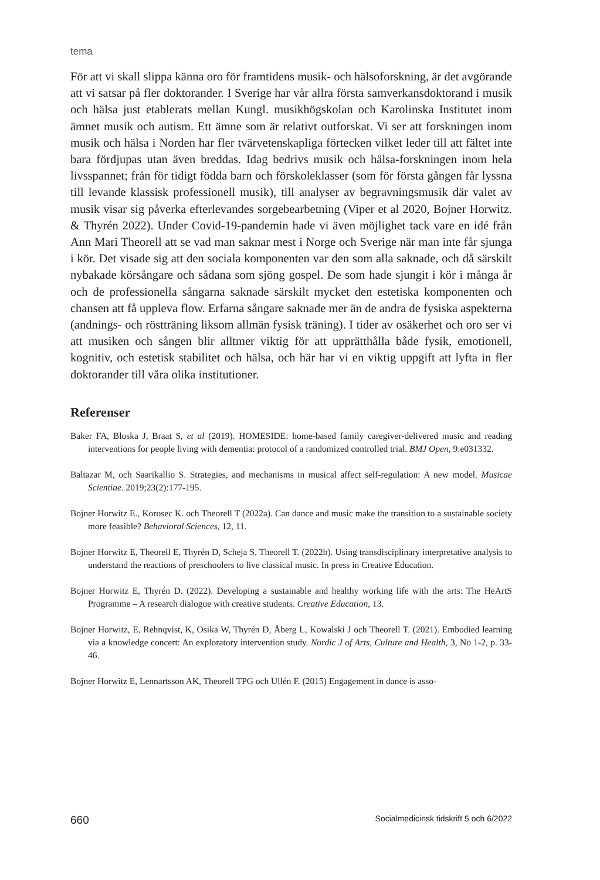tema
För att vi skall slippa känna oro för framtidens musik- och hälsoforskning, är det avgörande att vi satsar på fler doktorander. I Sverige har vår allra första samverkansdoktorand i musik och hälsa just etablerats mellan Kungl. musikhögskolan och Karolinska Institutet inom ämnet musik och autism. Ett ämne som är relativt outforskat. Vi ser att forskningen inom musik och hälsa i Norden har fler tvärvetenskapliga förtecken vilket leder till att fältet inte bara fördjupas utan även breddas. Idag bedrivs musik och hälsa-forskningen inom hela livsspannet; från för tidigt födda barn och förskoleklasser (som för första gången får lyssna till levande klassisk professionell musik), till analyser av begravningsmusik där valet av musik visar sig påverka efterlevandes sorgebearbetning (Viper et al 2020, Bojner Horwitz. & Thyrén 2022). Under Covid-19-pandemin hade vi även möjlighet tack vare en idé från Ann Mari Theorell att se vad man saknar mest i Norge och Sverige när man inte får sjunga i kör. Det visade sig att den sociala komponenten var den som alla saknade, och då särskilt nybakade körsångare och sådana som sjöng gospel. De som hade sjungit i kör i många år och de professionella sångarna saknade särskilt mycket den estetiska komponenten och chansen att få uppleva flow. Erfarna sångare saknade mer än de andra de fysiska aspekterna (andnings- och röstträning liksom allmän fysisk träning). I tider av osäkerhet och oro ser vi att musiken och sången blir alltmer viktig för att upprätthålla både fysik, emotionell, kognitiv, och estetisk stabilitet och hälsa, och här har vi en viktig uppgift att lyfta in fler doktorander till våra olika institutioner.
Referenser
Baker FA, Bloska J, Braat S, et al (2019). HOMESIDE: home-based family caregiver-delivered music and reading interventions for people living with dementia: protocol of a randomized controlled trial. BMJ Open, 9:e031332.
Baltazar M, och Saarikallio S. Strategies, and mechanisms in musical affect self-regulation: A new model. Musicae Scientiae. 2019;23(2):177-195.
Bojner Horwitz E., Korosec K. och Theorell T (2022a). Can dance and music make the transition to a sustainable society more feasible? Behavioral Sciences, 12, 11.
Bojner Horwitz E, Theorell E, Thyrén D, Scheja S, Theorell T. (2022b). Using transdisciplinary interpretative analysis to understand the reactions of preschoolers to live classical music. In press in Creative Education.
Bojner Horwitz E, Thyrén D. (2022). Developing a sustainable and healthy working life with the arts: The HeArtS Programme – A research dialogue with creative students. Creative Education, 13.
Bojner Horwitz, E, Rehnqvist, K, Osika W, Thyrén D, Åberg L, Kowalski J och Theorell T. (2021). Embodied learning via a knowledge concert: An exploratory intervention study. Nordic J of Arts, Culture and Health, 3, No 1-2, p. 33-46.
Bojner Horwitz E, Lennartsson AK, Theorell TPG och Ullén F. (2015) Engagement in dance is asso-
660 Socialmedicinsk tidskrift 5 och 6/2022